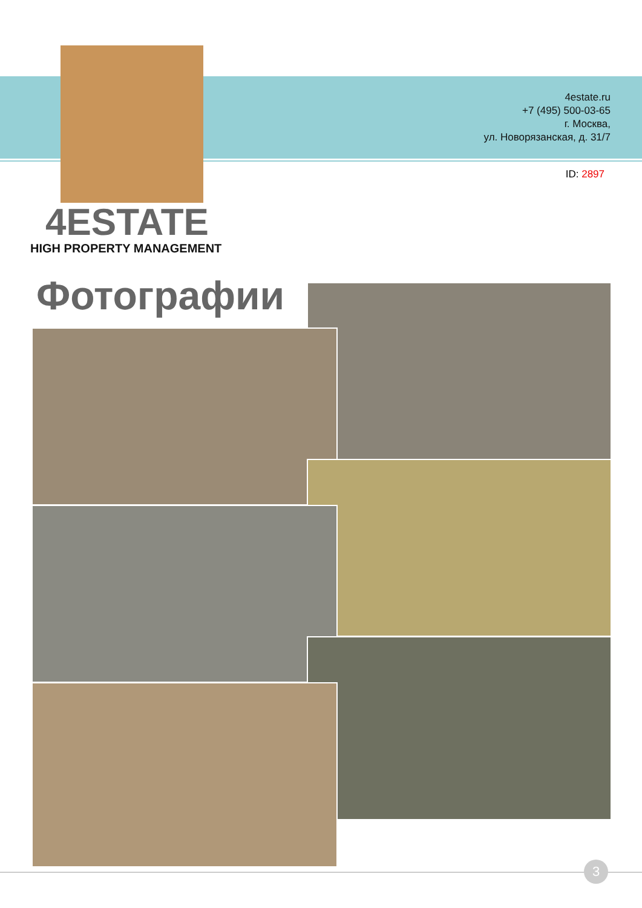4estate.ru
+7 (495) 500-03-65
г. Москва,
ул. Новорязанская, д. 31/7
ID: 2897
4ESTATE
HIGH PROPERTY MANAGEMENT
Фотографии
3